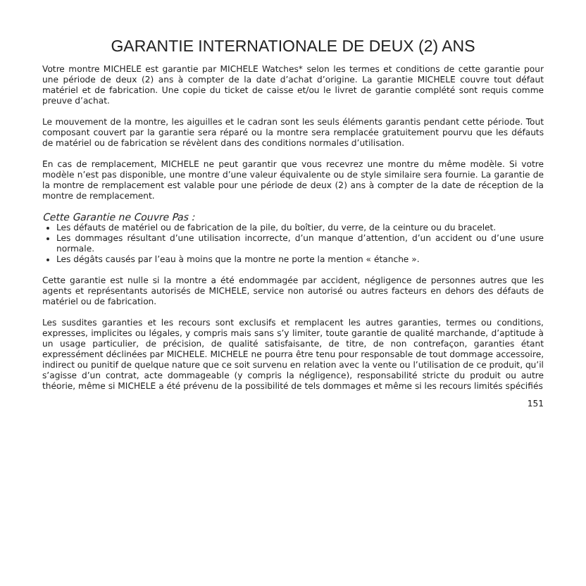GARANTIE INTERNATIONALE DE DEUX (2) ANS
Votre montre MICHELE est garantie par MICHELE Watches* selon les termes et conditions de cette garantie pour une période de deux (2) ans à compter de la date d’achat d’origine. La garantie MICHELE couvre tout défaut matériel et de fabrication. Une copie du ticket de caisse et/ou le livret de garantie complété sont requis comme preuve d’achat.
Le mouvement de la montre, les aiguilles et le cadran sont les seuls éléments garantis pendant cette période. Tout composant couvert par la garantie sera réparé ou la montre sera remplacée gratuitement pourvu que les défauts de matériel ou de fabrication se révèlent dans des conditions normales d’utilisation.
En cas de remplacement, MICHELE ne peut garantir que vous recevrez une montre du même modèle. Si votre modèle n’est pas disponible, une montre d’une valeur équivalente ou de style similaire sera fournie. La garantie de la montre de remplacement est valable pour une période de deux (2) ans à compter de la date de réception de la montre de remplacement.
Cette Garantie ne Couvre Pas :
Les défauts de matériel ou de fabrication de la pile, du boîtier, du verre, de la ceinture ou du bracelet.
Les dommages résultant d’une utilisation incorrecte, d’un manque d’attention, d’un accident ou d’une usure normale.
Les dégâts causés par l’eau à moins que la montre ne porte la mention « étanche ».
Cette garantie est nulle si la montre a été endommagée par accident, négligence de personnes autres que les agents et représentants autorisés de MICHELE, service non autorisé ou autres facteurs en dehors des défauts de matériel ou de fabrication.
Les susdites garanties et les recours sont exclusifs et remplacent les autres garanties, termes ou conditions, expresses, implicites ou légales, y compris mais sans s’y limiter, toute garantie de qualité marchande, d’aptitude à un usage particulier, de précision, de qualité satisfaisante, de titre, de non contrefaçon, garanties étant expressément déclinées par MICHELE. MICHELE ne pourra être tenu pour responsable de tout dommage accessoire, indirect ou punitif de quelque nature que ce soit survenu en relation avec la vente ou l’utilisation de ce produit, qu’il s’agisse d’un contrat, acte dommageable (y compris la négligence), responsabilité stricte du produit ou autre théorie, même si MICHELE a été prévenu de la possibilité de tels dommages et même si les recours limités spécifiés
151